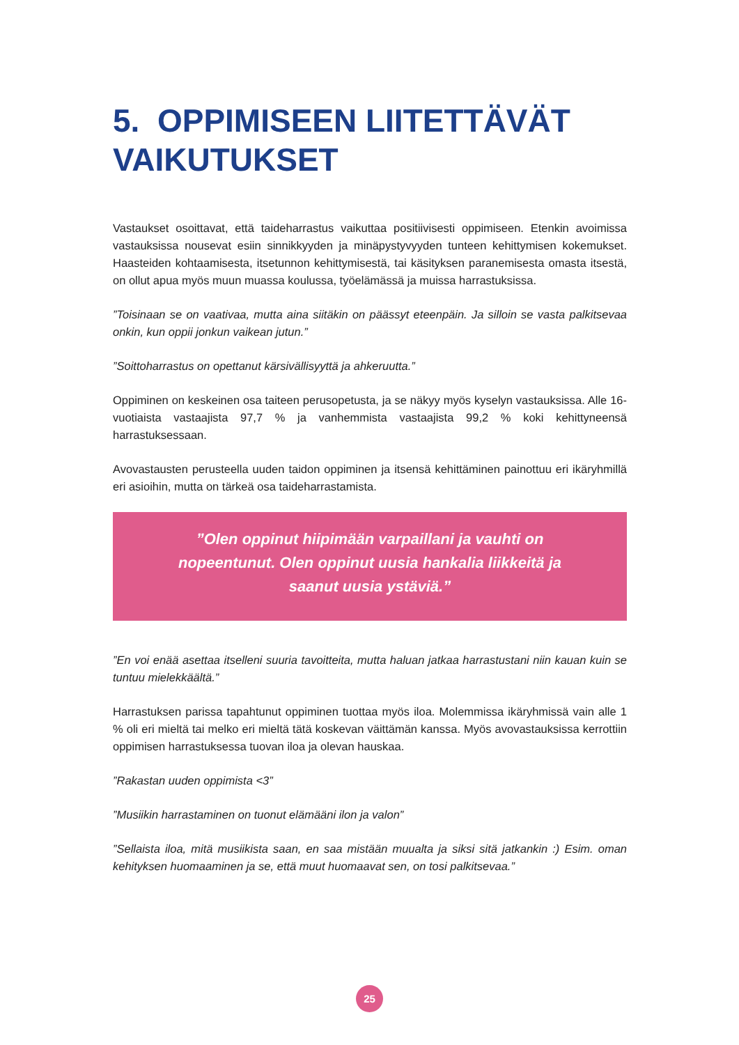5. OPPIMISEEN LIITETTÄVÄT VAIKUTUKSET
Vastaukset osoittavat, että taideharrastus vaikuttaa positiivisesti oppimiseen. Etenkin avoimissa vastauksissa nousevat esiin sinnikkyyden ja minäpystyvyyden tunteen kehittymisen kokemukset. Haasteiden kohtaamisesta, itsetunnon kehittymisestä, tai käsityksen paranemisesta omasta itsestä, on ollut apua myös muun muassa koulussa, työelämässä ja muissa harrastuksissa.
”Toisinaan se on vaativaa, mutta aina siitäkin on päässyt eteenpäin. Ja silloin se vasta palkitsevaa onkin, kun oppii jonkun vaikean jutun.”
”Soittoharrastus on opettanut kärsivällisyyttä ja ahkeruutta.”
Oppiminen on keskeinen osa taiteen perusopetusta, ja se näkyy myös kyselyn vastauksissa. Alle 16-vuotiaista vastaajista 97,7 % ja vanhemmista vastaajista 99,2 % koki kehittyneensä harrastuksessaan.
Avovastausten perusteella uuden taidon oppiminen ja itsensä kehittäminen painottuu eri ikäryhmillä eri asioihin, mutta on tärkeä osa taideharrastamista.
”Olen oppinut hiipimään varpaillani ja vauhti on nopeentunut. Olen oppinut uusia hankalia liikkeitä ja saanut uusia ystäviä.”
”En voi enää asettaa itselleni suuria tavoitteita, mutta haluan jatkaa harrastustani niin kauan kuin se tuntuu mielekkäältä.”
Harrastuksen parissa tapahtunut oppiminen tuottaa myös iloa. Molemmissa ikäryhmissä vain alle 1 % oli eri mieltä tai melko eri mieltä tätä koskevan väittämän kanssa. Myös avovastauksissa kerrottiin oppimisen harrastuksessa tuovan iloa ja olevan hauskaa.
”Rakastan uuden oppimista <3”
”Musiikin harrastaminen on tuonut elämääni ilon ja valon”
”Sellaista iloa, mitä musiikista saan, en saa mistään muualta ja siksi sitä jatkankin :) Esim. oman kehityksen huomaaminen ja se, että muut huomaavat sen, on tosi palkitsevaa.”
25